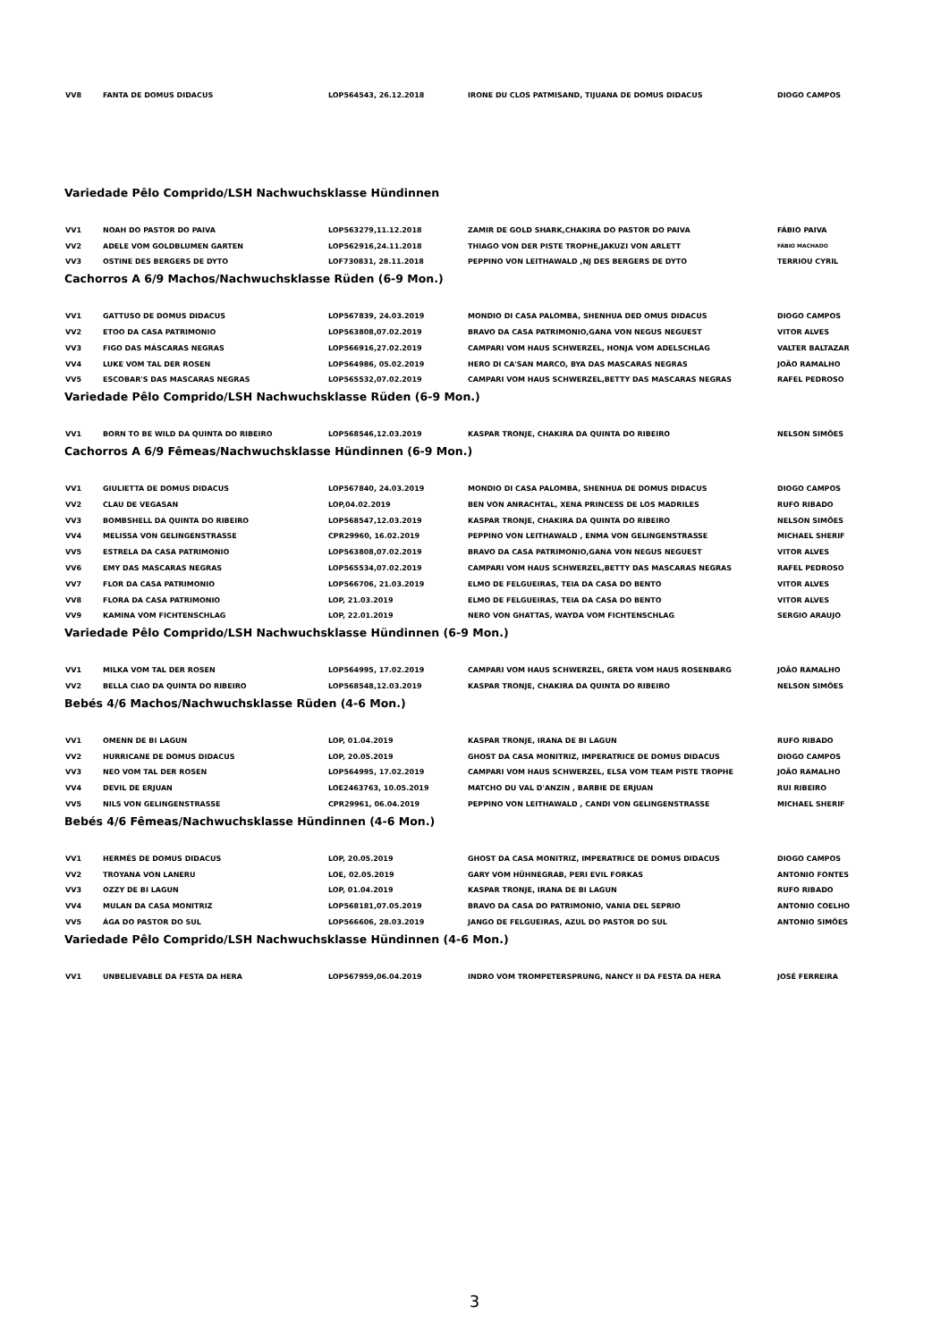| VV8 | FANTA DE DOMUS DIDACUS | LOP564543, 26.12.2018 | IRONE DU CLOS PATMISAND, TIJUANA DE DOMUS DIDACUS | DIOGO CAMPOS |
Variedade Pêlo Comprido/LSH Nachwuchsklasse Hündinnen
| VV1 | NOAH DO PASTOR DO PAIVA | LOP563279,11.12.2018 | ZAMIR DE GOLD SHARK,CHAKIRA DO PASTOR DO PAIVA | FÁBIO PAIVA |
| VV2 | ADELE VOM GOLDBLUMEN GARTEN | LOP562916,24.11.2018 | THIAGO VON DER PISTE TROPHE,JAKUZI VON ARLETT | FÁBIO MACHADO |
| VV3 | OSTINE DES BERGERS DE DYTO | LOF730831, 28.11.2018 | PEPPINO VON LEITHAWALD ,NJ DES BERGERS DE DYTO | TERRIOU CYRIL |
Cachorros A 6/9 Machos/Nachwuchsklasse Rüden (6-9 Mon.)
| VV1 | GATTUSO DE DOMUS DIDACUS | LOP567839, 24.03.2019 | MONDIO DI CASA PALOMBA, SHENHUA DED OMUS DIDACUS | DIOGO CAMPOS |
| VV2 | ETOO DA CASA PATRIMONIO | LOP563808,07.02.2019 | BRAVO DA CASA PATRIMONIO,GANA VON NEGUS NEGUEST | VITOR ALVES |
| VV3 | FIGO DAS MÁSCARAS NEGRAS | LOP566916,27.02.2019 | CAMPARI VOM HAUS SCHWERZEL, HONJA VOM ADELSCHLAG | VALTER BALTAZAR |
| VV4 | LUKE VOM TAL DER ROSEN | LOP564986, 05.02.2019 | HERO DI CA'SAN MARCO, BYA DAS MASCARAS NEGRAS | JOÃO RAMALHO |
| VV5 | ESCOBAR'S DAS MASCARAS NEGRAS | LOP565532,07.02.2019 | CAMPARI VOM HAUS SCHWERZEL,BETTY DAS MASCARAS NEGRAS | RAFEL PEDROSO |
Variedade Pêlo Comprido/LSH Nachwuchsklasse Rüden (6-9 Mon.)
| VV1 | BORN TO BE WILD DA QUINTA DO RIBEIRO | LOP568546,12.03.2019 | KASPAR TRONJE, CHAKIRA DA QUINTA DO RIBEIRO | NELSON SIMÕES |
Cachorros A 6/9 Fêmeas/Nachwuchsklasse Hündinnen (6-9 Mon.)
| VV1 | GIULIETTA DE DOMUS DIDACUS | LOP567840, 24.03.2019 | MONDIO DI CASA PALOMBA, SHENHUA DE DOMUS DIDACUS | DIOGO CAMPOS |
| VV2 | CLAU DE VEGASAN | LOP,04.02.2019 | BEN VON ANRACHTAL, XENA PRINCESS DE LOS MADRILES | RUFO RIBADO |
| VV3 | BOMBSHELL DA QUINTA DO RIBEIRO | LOP568547,12.03.2019 | KASPAR TRONJE, CHAKIRA DA QUINTA DO RIBEIRO | NELSON SIMÕES |
| VV4 | MELISSA VON GELINGENSTRASSE | CPR29960, 16.02.2019 | PEPPINO VON LEITHAWALD , ENMA VON GELINGENSTRASSE | MICHAEL SHERIF |
| VV5 | ESTRELA DA CASA PATRIMONIO | LOP563808,07.02.2019 | BRAVO DA CASA PATRIMONIO,GANA VON NEGUS NEGUEST | VITOR ALVES |
| VV6 | EMY DAS MASCARAS NEGRAS | LOP565534,07.02.2019 | CAMPARI VOM HAUS SCHWERZEL,BETTY DAS MASCARAS NEGRAS | RAFEL PEDROSO |
| VV7 | FLOR DA CASA PATRIMONIO | LOP566706, 21.03.2019 | ELMO DE FELGUEIRAS, TEIA DA CASA DO BENTO | VITOR ALVES |
| VV8 | FLORA DA CASA PATRIMONIO | LOP, 21.03.2019 | ELMO DE FELGUEIRAS, TEIA DA CASA DO BENTO | VITOR ALVES |
| VV9 | KAMINA VOM FICHTENSCHLAG | LOP, 22.01.2019 | NERO VON GHATTAS, WAYDA VOM FICHTENSCHLAG | SERGIO ARAUJO |
Variedade Pêlo Comprido/LSH Nachwuchsklasse Hündinnen (6-9 Mon.)
| VV1 | MILKA VOM TAL DER ROSEN | LOP564995, 17.02.2019 | CAMPARI VOM HAUS SCHWERZEL, GRETA VOM HAUS ROSENBARG | JOÃO RAMALHO |
| VV2 | BELLA CIAO DA QUINTA DO RIBEIRO | LOP568548,12.03.2019 | KASPAR TRONJE, CHAKIRA DA QUINTA DO RIBEIRO | NELSON SIMÕES |
Bebés 4/6 Machos/Nachwuchsklasse Rüden (4-6 Mon.)
| VV1 | OMENN DE BI LAGUN | LOP, 01.04.2019 | KASPAR TRONJE, IRANA DE BI LAGUN | RUFO RIBADO |
| VV2 | HURRICANE DE DOMUS DIDACUS | LOP, 20.05.2019 | GHOST DA CASA MONITRIZ, IMPERATRICE DE DOMUS DIDACUS | DIOGO CAMPOS |
| VV3 | NEO VOM TAL DER ROSEN | LOP564995, 17.02.2019 | CAMPARI VOM HAUS SCHWERZEL, ELSA VOM TEAM PISTE TROPHE | JOÃO RAMALHO |
| VV4 | DEVIL DE ERJUAN | LOE2463763, 10.05.2019 | MATCHO DU VAL D'ANZIN , BARBIE DE ERJUAN | RUI RIBEIRO |
| VV5 | NILS VON GELINGENSTRASSE | CPR29961, 06.04.2019 | PEPPINO VON LEITHAWALD , CANDI VON GELINGENSTRASSE | MICHAEL SHERIF |
Bebés 4/6 Fêmeas/Nachwuchsklasse Hündinnen (4-6 Mon.)
| VV1 | HERMÉS DE DOMUS DIDACUS | LOP, 20.05.2019 | GHOST DA CASA MONITRIZ, IMPERATRICE DE DOMUS DIDACUS | DIOGO CAMPOS |
| VV2 | TROYANA VON LANERU | LOE, 02.05.2019 | GARY VOM HÜHNEGRAB, PERI EVIL FORKAS | ANTONIO FONTES |
| VV3 | OZZY DE BI LAGUN | LOP, 01.04.2019 | KASPAR TRONJE, IRANA DE BI LAGUN | RUFO RIBADO |
| VV4 | MULAN DA CASA MONITRIZ | LOP568181,07.05.2019 | BRAVO DA CASA DO PATRIMONIO, VANIA DEL SEPRIO | ANTONIO COELHO |
| VV5 | ÁGA DO PASTOR DO SUL | LOP566606, 28.03.2019 | JANGO DE FELGUEIRAS, AZUL DO PASTOR DO SUL | ANTONIO SIMÕES |
Variedade Pêlo Comprido/LSH Nachwuchsklasse Hündinnen (4-6 Mon.)
| VV1 | UNBELIEVABLE DA FESTA DA HERA | LOP567959,06.04.2019 | INDRO VOM TROMPETERSPRUNG, NANCY II DA FESTA DA HERA | JOSÉ FERREIRA |
3